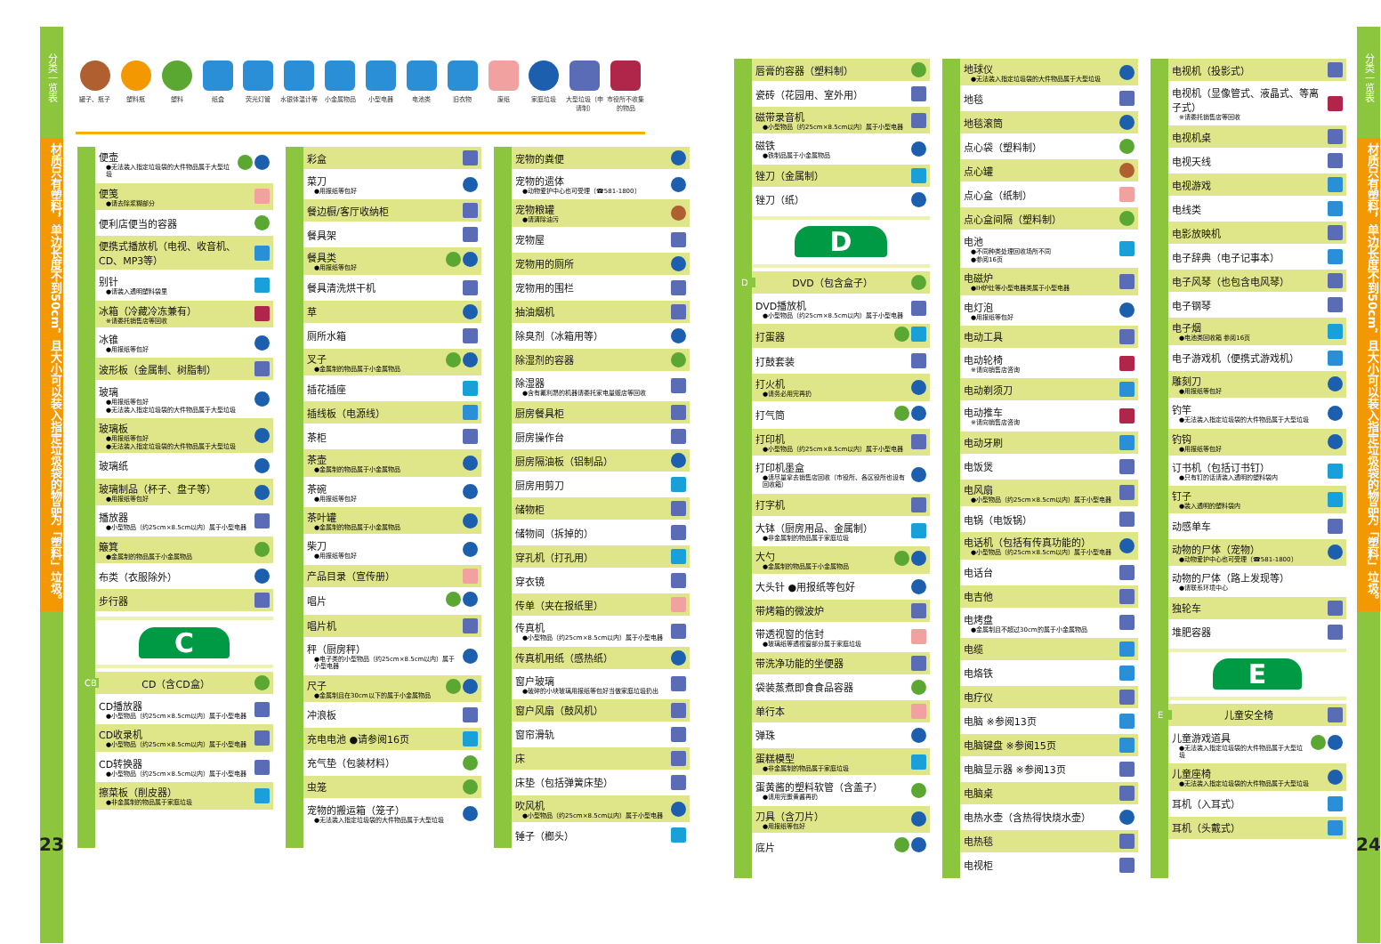分类一览表
材质只有塑料，单边长度不到50cm，且大小可以装入指定垃圾袋的物品为「塑料」垃圾。
23
罐子、瓶子 塑料瓶 塑料 纸盒 荧光灯管 水银体温计等 小金属物品 小型电器 电池类 旧衣物 废纸 家庭垃圾 大型垃圾（申请制）
市役所不收集的物品
便壶
●无法装入指定垃圾袋的大件物品属于大型垃圾
便笺
●请去除浆糊部分
便利店便当的容器
便携式播放机（电视、收音机、CD、MP3等）
别针
●请装入透明塑料袋里
冰箱（冷藏冷冻兼有）
※请委托销售店等回收
冰锥
●用报纸等包好
波形板（金属制、树脂制）
玻璃
●用报纸等包好
●无法装入指定垃圾袋的大件物品属于大型垃圾
玻璃板
●用报纸等包好
●无法装入指定垃圾袋的大件物品属于大型垃圾
玻璃纸
玻璃制品（杯子、盘子等）
●用报纸等包好
播放器
●小型物品（约25cm×8.5cm以内）属于小型电器
簸箕
●金属制的物品属于小金属物品
布类（衣服除外）
步行器
C
CB CD（含CD盒）
CD播放器
●小型物品（约25cm×8.5cm以内）属于小型电器
CD收录机
●小型物品（约25cm×8.5cm以内）属于小型电器
CD转换器
●小型物品（约25cm×8.5cm以内）属于小型电器
擦菜板（削皮器）
●非金属制的物品属于家庭垃圾
彩盒
菜刀
●用报纸等包好
餐边橱/客厅收纳柜
餐具架
餐具类
●用报纸等包好
餐具清洗烘干机
草
厕所水箱
叉子
●金属制的物品属于小金属物品
插花插座
插线板（电源线）
茶柜
茶壶
●金属制的物品属于小金属物品
茶碗
●用报纸等包好
茶叶罐
●金属制的物品属于小金属物品
柴刀
●用报纸等包好
产品目录（宣传册）
唱片
唱片机
秤（厨房秤）
●电子类的小型物品（约25cm×8.5cm以内）属于小型电器
尺子
●金属制且在30cm以下的属于小金属物品
冲浪板
充电电池 ●请参阅16页
充气垫（包装材料）
虫笼
宠物的搬运箱（笼子）
●无法装入指定垃圾袋的大件物品属于大型垃圾
宠物的粪便
宠物的遗体
●动物爱护中心也可受理（☎581-1800）
宠物粮罐
●请清除油污
宠物屋
宠物用的厕所
宠物用的围栏
抽油烟机
除臭剂（冰箱用等）
除湿剂的容器
除湿器
●含有氟利昂的机器请委托家电量贩店等回收
厨房餐具柜
厨房操作台
厨房隔油板（铝制品）
厨房用剪刀
储物柜
储物间（拆掉的）
穿孔机（打孔用）
穿衣镜
传单（夹在报纸里）
传真机
●小型物品（约25cm×8.5cm以内）属于小型电器
传真机用纸（感热纸）
窗户玻璃
●破碎的小块玻璃用报纸等包好当做家庭垃圾扔出
窗户风扇（鼓风机）
窗帘滑轨
床
床垫（包括弹簧床垫）
吹风机
●小型物品（约25cm×8.5cm以内）属于小型电器
锤子（榔头）
唇膏的容器（塑料制）
瓷砖（花园用、室外用）
磁带录音机
●小型物品（约25cm×8.5cm以内）属于小型电器
磁铁
●铁制品属于小金属物品
锉刀（金属制）
锉刀（纸）
D
D DVD（包含盒子）
DVD播放机
●小型物品（约25cm×8.5cm以内）属于小型电器
打蛋器
打鼓套装
打火机
●请务必用完再扔
打气筒
打印机
●小型物品（约25cm×8.5cm以内）属于小型电器
打印机墨盒
●请尽量拿去销售店回收（市役所、各区役所也设有回收箱）
打字机
大钵（厨房用品、金属制）
●非金属制的物品属于家庭垃圾
大勺
●金属制的物品属于小金属物品
大头针 ●用报纸等包好
带烤箱的微波炉
带透视窗的信封
●玻璃纸等透视窗部分属于家庭垃圾
带洗净功能的坐便器
袋装蒸煮即食食品容器
单行本
弹珠
蛋糕模型
●非金属制的物品属于家庭垃圾
蛋黄酱的塑料软管（含盖子）
●请用完蛋黄酱再扔
刀具（含刀片）
●用报纸等包好
底片
地球仪
●无法装入指定垃圾袋的大件物品属于大型垃圾
地毯
地毯滚筒
点心袋（塑料制）
点心罐
点心盒（纸制）
点心盒间隔（塑料制）
电池
●不同种类处理回收场所不同
●参阅16页
电磁炉
●IH炉灶等小型电器类属于小型电器
电灯泡
●用报纸等包好
电动工具
电动轮椅
※请向销售店咨询
电动剃须刀
电动推车
※请向销售店咨询
电动牙刷
电饭煲
电风扇
●小型物品（约25cm×8.5cm以内）属于小型电器
电锅（电饭锅）
电话机（包括有传真功能的）
●小型物品（约25cm×8.5cm以内）属于小型电器
电话台
电吉他
电烤盘
●金属制且不超过30cm的属于小金属物品
电缆
电烙铁
电疗仪
电脑 ※参阅13页
电脑键盘 ※参阅15页
电脑显示器 ※参阅13页
电脑桌
电热水壶（含热得快烧水壶）
电热毯
电视柜
电视机（投影式）
电视机（显像管式、液晶式、等离子式）
※请委托销售店等回收
电视机桌
电视天线
电视游戏
电线类
电影放映机
电子辞典（电子记事本）
电子风琴（也包含电风琴）
电子钢琴
电子烟
●电池类回收箱 参阅16页
电子游戏机（便携式游戏机）
雕刻刀
●用报纸等包好
钓竿
●无法装入指定垃圾袋的大件物品属于大型垃圾
钓钩
●用报纸等包好
订书机（包括订书钉）
●只有钉的话请装入透明的塑料袋内
钉子
●装入透明的塑料袋内
动感单车
动物的尸体（宠物）
●动物爱护中心也可受理（☎581-1800）
动物的尸体（路上发现等）
●请联系环境中心
独轮车
堆肥容器
E
E 儿童安全椅
儿童游戏道具
●无法装入指定垃圾袋的大件物品属于大型垃圾
儿童座椅
●无法装入指定垃圾袋的大件物品属于大型垃圾
耳机（入耳式）
耳机（头戴式）
分类一览表
材质只有塑料，单边长度不到50cm，且大小可以装入指定垃圾袋的物品为「塑料」垃圾。
24